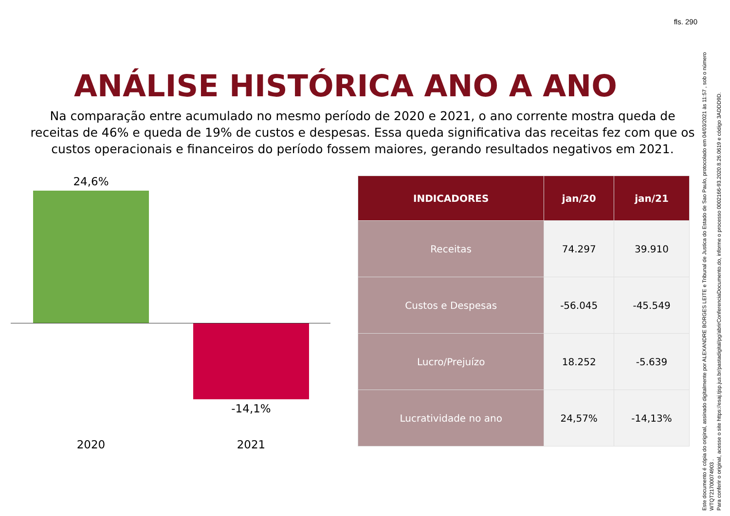fls. 290
ANÁLISE HISTÓRICA ANO A ANO
Na comparação entre acumulado no mesmo período de 2020 e 2021, o ano corrente mostra queda de receitas de 46% e queda de 19% de custos e despesas. Essa queda significativa das receitas fez com que os custos operacionais e financeiros do período fossem maiores, gerando resultados negativos em 2021.
24,6%
-14,1%
2020 2021
| INDICADORES | jan/20 | jan/21 |
| --- | --- | --- |
| Receitas | 74.297 | 39.910 |
| Custos e Despesas | -56.045 | -45.549 |
| Lucro/Prejuízo | 18.252 | -5.639 |
| Lucratividade no ano | 24,57% | -14,13% |
Este documento é cópia do original, assinado digitalmente por ALEXANDRE BORGES LEITE e Tribunal de Justica do Estado de Sao Paulo, protocolado em 04/03/2021 às 11:57 , sob o número WTQT21700074903 .
Para conferir o original, acesse o site https://esaj.tjsp.jus.br/pastadigital/pg/abrirConferenciaDocumento.do, informe o processo 0002166-93.2020.8.26.0619 e código 3ADDD9D.